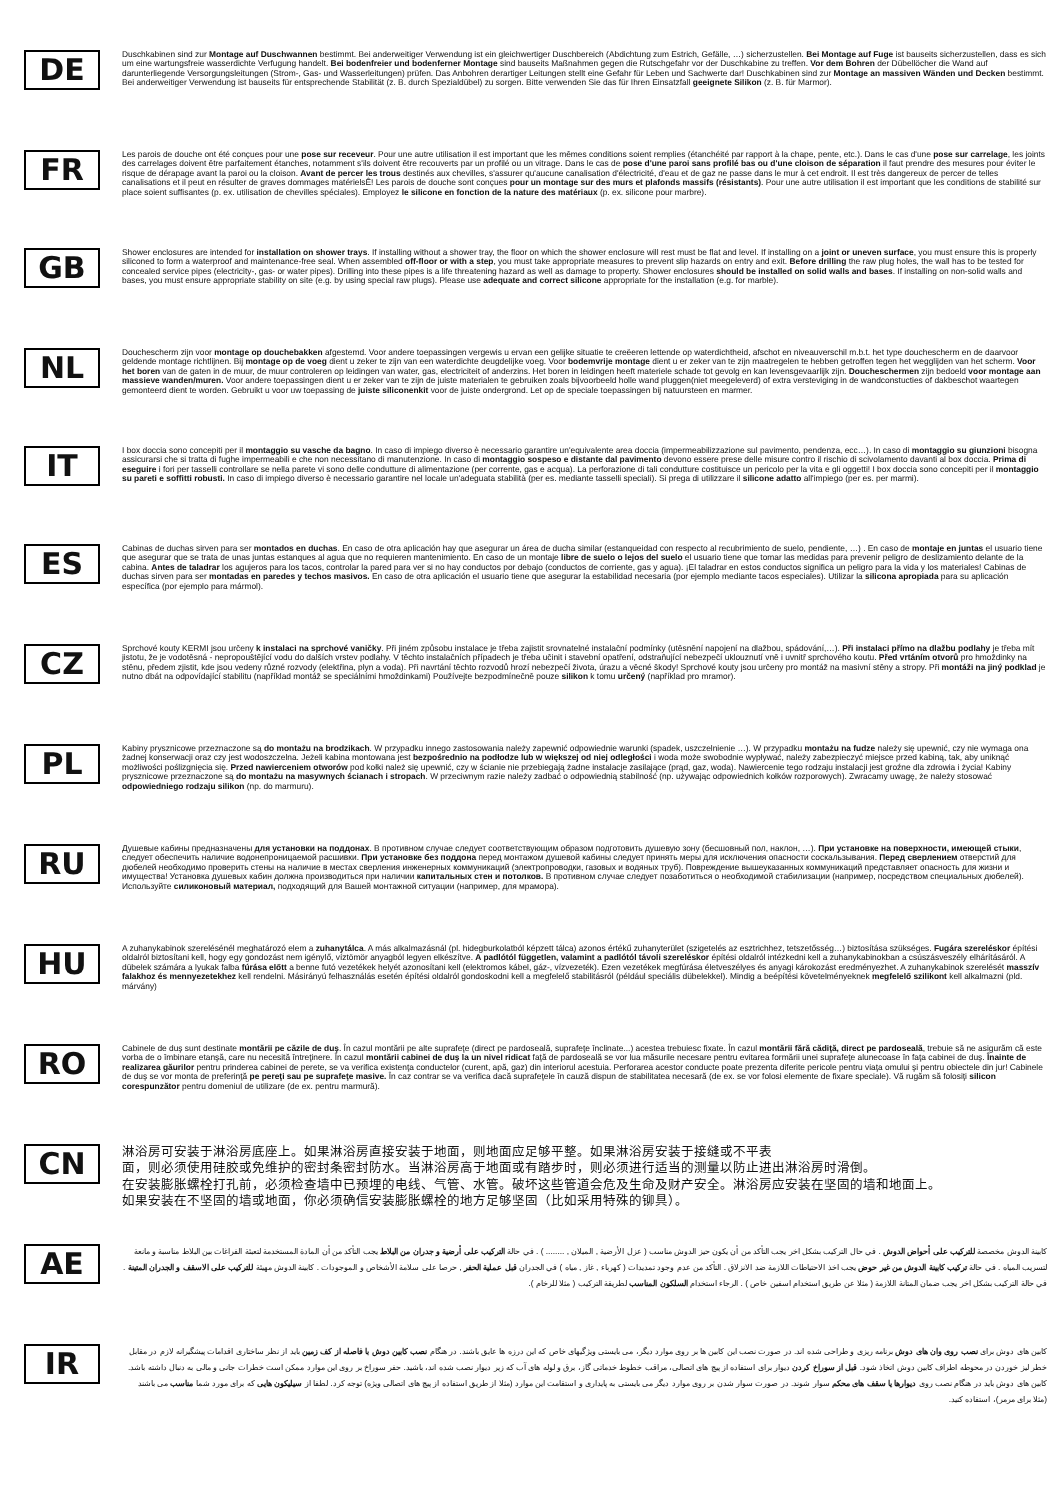DE
Duschkabinen sind zur Montage auf Duschwannen bestimmt. Bei anderweitiger Verwendung ist ein gleichwertiger Duschbereich (Abdichtung zum Estrich, Gefälle, …) sicherzustellen. Bei Montage auf Fuge ist bauseits sicherzustellen, dass es sich um eine wartungsfreie wasserdichte Verfugung handelt. Bei bodenfreier und bodenferner Montage sind bauseits Maßnahmen gegen die Rutschgefahr vor der Duschkabine zu treffen. Vor dem Bohren der Dübellöcher die Wand auf darunterliegende Versorgungsleitungen (Strom-, Gas- und Wasserleitungen) prüfen. Das Anbohren derartiger Leitungen stellt eine Gefahr für Leben und Sachwerte dar! Duschkabinen sind zur Montage an massiven Wänden und Decken bestimmt. Bei anderweitiger Verwendung ist bauseits für entsprechende Stabilität (z. B. durch Spezialdübel) zu sorgen. Bitte verwenden Sie das für Ihren Einsatzfall geeignete Silikon (z. B. für Marmor).
FR
Les parois de douche ont été conçues pour une pose sur receveur. Pour une autre utilisation il est important que les mêmes conditions soient remplies (étanchéité par rapport à la chape, pente, etc.). Dans le cas d'une pose sur carrelage, les joints des carrelages doivent être parfaitement étanches, notamment s'ils doivent être recouverts par un profilé ou un vitrage. Dans le cas de pose d'une paroi sans profilé bas ou d'une cloison de séparation il faut prendre des mesures pour éviter le risque de dérapage avant la paroi ou la cloison. Avant de percer les trous destinés aux chevilles, s'assurer qu'aucune canalisation d'électricité, d'eau et de gaz ne passe dans le mur à cet endroit. Il est très dangereux de percer de telles canalisations et il peut en résulter de graves dommages matérielsÊ! Les parois de douche sont conçues pour un montage sur des murs et plafonds massifs (résistants). Pour une autre utilisation il est important que les conditions de stabilité sur place soient suffisantes (p. ex. utilisation de chevilles spéciales). Employez le silicone en fonction de la nature des matériaux (p. ex. silicone pour marbre).
GB
Shower enclosures are intended for installation on shower trays. If installing without a shower tray, the floor on which the shower enclosure will rest must be flat and level. If installing on a joint or uneven surface, you must ensure this is properly siliconed to form a waterproof and maintenance-free seal. When assembled off-floor or with a step, you must take appropriate measures to prevent slip hazards on entry and exit. Before drilling the raw plug holes, the wall has to be tested for concealed service pipes (electricity-, gas- or water pipes). Drilling into these pipes is a life threatening hazard as well as damage to property. Shower enclosures should be installed on solid walls and bases. If installing on non-solid walls and bases, you must ensure appropriate stability on site (e.g. by using special raw plugs). Please use adequate and correct silicone appropriate for the installation (e.g. for marble).
NL
Douchescherm zijn voor montage op douchebakken afgestemd. Voor andere toepassingen vergewis u ervan een gelijke situatie te creëeren lettende op waterdichtheid, afschot en niveauverschil m.b.t. het type douchescherm en de daarvoor geldende montage richtlijnen. Bij montage op de voeg dient u zeker te zijn van een waterdichte deugdelijke voeg. Voor bodemvrije montage dient u er zeker van te zijn maatregelen te hebben getroffen tegen het wegglijden van het scherm. Voor het boren van de gaten in de muur, de muur controleren op leidingen van water, gas, electriciteit of anderzins. Het boren in leidingen heeft materiele schade tot gevolg en kan levensgevaarlijk zijn. Doucheschermen zijn bedoeld voor montage aan massieve wanden/muren. Voor andere toepassingen dient u er zeker van te zijn de juiste materialen te gebruiken zoals bijvoorbeeld holle wand pluggen(niet meegeleverd) of extra versteviging in de wandconstucties of dakbeschot waartegen gemonteerd dient te worden. Gebruikt u voor uw toepassing de juiste siliconenkit voor de juiste ondergrond. Let op de speciale toepassingen bij natuursteen en marmer.
IT
I box doccia sono concepiti per il montaggio su vasche da bagno. In caso di impiego diverso è necessario garantire un'equivalente area doccia (impermeabilizzazione sul pavimento, pendenza, ecc…). In caso di montaggio su giunzioni bisogna assicurarsi che si tratta di fughe impermeabili e che non necessitano di manutenzione. In caso di montaggio sospeso e distante dal pavimento devono essere prese delle misure contro il rischio di scivolamento davanti al box doccia. Prima di eseguire i fori per tasselli controllare se nella parete vi sono delle condutture di alimentazione (per corrente, gas e acqua). La perforazione di tali condutture costituisce un pericolo per la vita e gli oggetti! I box doccia sono concepiti per il montaggio su pareti e soffitti robusti. In caso di impiego diverso è necessario garantire nel locale un'adeguata stabilità (per es. mediante tasselli speciali). Si prega di utilizzare il silicone adatto all'impiego (per es. per marmi).
ES
Cabinas de duchas sirven para ser montados en duchas. En caso de otra aplicación hay que asegurar un área de ducha similar (estanqueidad con respecto al recubrimiento de suelo, pendiente, …) . En caso de montaje en juntas el usuario tiene que asegurar que se trata de unas juntas estanques al agua que no requieren mantenimiento. En caso de un montaje libre de suelo o lejos del suelo el usuario tiene que tomar las medidas para prevenir peligro de deslizamiento delante de la cabina. Antes de taladrar los agujeros para los tacos, controlar la pared para ver si no hay conductos por debajo (conductos de corriente, gas y agua). ¡El taladrar en estos conductos significa un peligro para la vida y los materiales! Cabinas de duchas sirven para ser montadas en paredes y techos masivos. En caso de otra aplicación el usuario tiene que asegurar la estabilidad necesaria (por ejemplo mediante tacos especiales). Utilizar la silicona apropiada para su aplicación específica (por ejemplo para mármol).
CZ
Sprchové kouty KERMI jsou určeny k instalaci na sprchové vaničky. Při jiném způsobu instalace je třeba zajistit srovnatelné instalační podmínky (utěsnění napojení na dlažbou, spádování,…). Při instalaci přímo na dlažbu podlahy je třeba mít jistotu, že je vodotěsná - nepropouštějící vodu do dalších vrstev podlahy. V těchto instalačních případech je třeba učinit i stavební opatření, odstraňující nebezpečí uklouznutí vně i uvnitř sprchového koutu. Před vrtáním otvorů pro hmoždinky na stěnu, předem zjistit, kde jsou vedeny různé rozvody (elektřina, plyn a voda). Při navrtání těchto rozvodů hrozí nebezpečí života, úrazu a věcné škody! Sprchové kouty jsou určeny pro montáž na masivní stěny a stropy. Při montáži na jiný podklad je nutno dbát na odpovídající stabilitu (například montáž se speciálními hmoždinkami) Používejte bezpodmínečně pouze silikon k tomu určený (například pro mramor).
PL
Kabiny prysznicowe przeznaczone są do montażu na brodzikach. W przypadku innego zastosowania należy zapewnić odpowiednie warunki (spadek, uszczelnienie …). W przypadku montażu na fudze należy się upewnić, czy nie wymaga ona żadnej konserwacji oraz czy jest wodoszczelna. Jeżeli kabina montowana jest bezpośrednio na podłodze lub w większej od niej odległości i woda może swobodnie wypływać, należy zabezpieczyć miejsce przed kabiną, tak, aby uniknąć możliwości poślizgnięcia się. Przed nawierceniem otworów pod kołki należ się upewnić, czy w ścianie nie przebiegają żadne instalacje zasilające (prąd, gaz, woda). Nawiercenie tego rodzaju instalacji jest groźne dla zdrowia i życia! Kabiny prysznicowe przeznaczone są do montażu na masywnych ścianach i stropach. W przeciwnym razie należy zadbać o odpowiednią stabilność (np. używając odpowiednich kołków rozporowych). Zwracamy uwagę, że należy stosować odpowiedniego rodzaju silikon (np. do marmuru).
RU
Душевые кабины предназначены для установки на поддонах. В противном случае следует соответствующим образом подготовить душевую зону (бесшовный пол, наклон, …). При установке на поверхности, имеющей стыки, следует обеспечить наличие водонепроницаемой расшивки. При установке без поддона перед монтажом душевой кабины следует принять меры для исключения опасности соскальзывания. Перед сверлением отверстий для дюбелей необходимо проверить стены на наличие в местах сверления инженерных коммуникаций (электропроводки, газовых и водяных труб). Повреждение вышеуказанных коммуникаций представляет опасность для жизни и имущества! Установка душевых кабин должна производиться при наличии капитальных стен и потолков. В противном случае следует позаботиться о необходимой стабилизации (например, посредством специальных дюбелей). Используйте силиконовый материал, подходящий для Вашей монтажной ситуации (например, для мрамора).
HU
A zuhanykabinok szerelésénél meghatározó elem a zuhanytálca. A más alkalmazásnál (pl. hidegburkolatból képzett tálca) azonos értékű zuhanyterület (szigetelés az esztrichhez, tetszetősség…) biztosítása szükséges. Fugára szereléskor építési oldalról biztosítani kell, hogy egy gondozást nem igénylő, víztömör anyagból legyen elkészítve. A padlótól független, valamint a padlótól távoli szereléskor építési oldalról intézkedni kell a zuhanykabinokban a csúszásveszély elhárításáról. A dübelek számára a lyukak falba fúrása előtt a benne futó vezetékek helyét azonosítani kell (elektromos kábel, gáz-, vízvezeték). Ezen vezetékek megfúrása életveszélyes és anyagi károkozást eredményezhet. A zuhanykabinok szerelését masszív falakhoz és mennyezetekhez kell rendelni. Másirányú felhasználás esetén építési oldalról gondoskodni kell a megfelelő stabilitásról (például speciális dübelekkel). Mindig a beépítési követelményeknek megfelelő szilikont kell alkalmazni (pld. márvány)
RO
Cabinele de duş sunt destinate montării pe căzile de duş. În cazul montării pe alte suprafeţe (direct pe pardoseală, suprafeţe înclinate...) acestea trebuiesc fixate. În cazul montării fără cădiţă, direct pe pardoseală, trebuie să ne asigurăm că este vorba de o îmbinare etanşă, care nu necesită întreţinere. În cazul montării cabinei de duş la un nivel ridicat faţă de pardoseală se vor lua măsurile necesare pentru evitarea formării unei suprafeţe alunecoase în faţa cabinei de duş. Înainte de realizarea găurilor pentru prinderea cabinei de perete, se va verifica existenţa conductelor (curent, apă, gaz) din interiorul acestuia. Perforarea acestor conducte poate prezenta diferite pericole pentru viaţa omului şi pentru obiectele din jur! Cabinele de duş se vor monta de preferinţă pe pereţi sau pe suprafeţe masive. În caz contrar se va verifica dacă suprafeţele în cauză dispun de stabilitatea necesară (de ex. se vor folosi elemente de fixare speciale). Vă rugăm să folosiţi silicon corespunzător pentru domeniul de utilizare (de ex. pentru marmură).
CN
淋浴房可安装于淋浴房底座上。如果淋浴房直接安装于地面，则地面应足够平整。如果淋浴房安装于接缝或不平表
面，则必须使用硅胶或免维护的密封条密封防水。当淋浴房高于地面或有踏步时，则必须进行适当的测量以防止进出淋浴房时滑倒。
在安装膨胀螺栓打孔前，必须检查墙中已预埋的电线、气管、水管。破坏这些管道会危及生命及财产安全。淋浴房应安装在坚固的墙和地面上。
如果安装在不坚固的墙或地面，你必须确信安装膨胀螺栓的地方足够坚固（比如采用特殊的铆具）。
AE
كابينة الدوش مخصصة للتركيب على أحواض الدوش . في حال التركيب بشكل اخر يجب التأكد من أن يكون حيز الدوش مناسب ( عزل الأرضية , الميلان , ........ ) . في حالة التركيب على أرضية و جدران من البلاط يجب التأكد من أن المادة المستخدمة لتعبئة الفراغات بين البلاط مناسبة و مانعة لتسريب المياه . في حالة تركيب كابينة الدوش من غير حوض يجب اخذ الاحتياطات اللازمة ضد الانزلاق . التأكد من عدم وجود تمديدات ( كهرباء , غاز , مياه ) في الجدران قبل عملية الحفر , حرصا على سلامة الأشخاص و الموجودات . كابينة الدوش مهيئة للتركيب على الاسقف و الجدران المتينة . في حالة التركيب بشكل اخر يجب ضمان المتانة اللازمة ( مثلا عن طريق استخدام اسفين خاص ) . الرجاء استخدام السلكون المناسب لطريقة التركيب ( مثلا للرخام ).
IR
کابین های دوش برای نصب روی وان های دوش برنامه ریزی و طراحی شده اند. در صورت نصب این کابین ها بر روی موارد دیگر، می بایستی ویژگیهای خاص که این درزه ها عایق باشند. در هنگام نصب کابین دوش با فاصله از کف زمین باید از نظر ساختاری اقدامات پیشگیرانه لازم در مقابل خطر لیز خوردن در محوطه اطراف کابین دوش اتخاذ شود. قبل از سوراخ کردن دیوار برای استفاده از پیچ های اتصالی، مراقب خطوط خدماتی گاز، برق و لوله های آب که زیر دیوار نصب شده اند، باشید. حفر سوراخ بر روی این موارد ممکن است خطرات جانی و مالی به دنبال داشته باشد. کابین های دوش باید در هنگام نصب روی دیوارها یا سقف های محکم سوار شوند. در صورت سوار شدن بر روی موارد دیگر می بایستی به پایداری و استقامت این موارد (مثلا از طریق استفاده از پیچ های اتصالی ویژه) توجه کرد. لطفا از سیلیکون هایی که برای مورد شما مناسب می باشند (مثلا برای مرمر)، استفاده کنید.